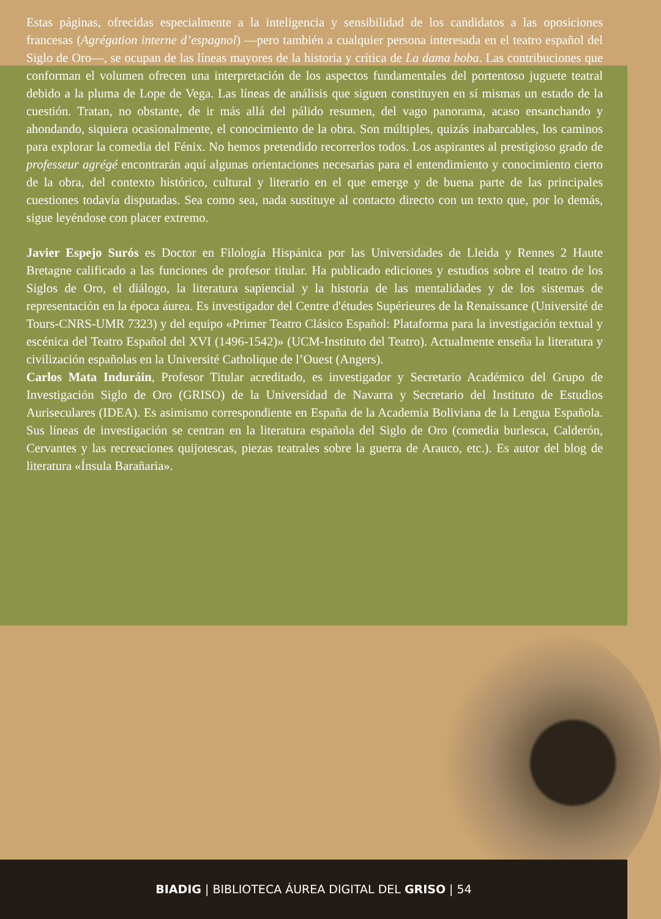Estas páginas, ofrecidas especialmente a la inteligencia y sensibilidad de los candidatos a las oposiciones francesas (Agrégation interne d’espagnol) —pero también a cualquier persona interesada en el teatro español del Siglo de Oro—, se ocupan de las líneas mayores de la historia y crítica de La dama boba. Las contribuciones que conforman el volumen ofrecen una interpretación de los aspectos fundamentales del portentoso juguete teatral debido a la pluma de Lope de Vega. Las líneas de análisis que siguen constituyen en sí mismas un estado de la cuestión. Tratan, no obstante, de ir más allá del pálido resumen, del vago panorama, acaso ensanchando y ahondando, siquiera ocasionalmente, el conocimiento de la obra. Son múltiples, quizás inabarcables, los caminos para explorar la comedia del Fénix. No hemos pretendido recorrerlos todos. Los aspirantes al prestigioso grado de professeur agrégé encontrarán aquí algunas orientaciones necesarias para el entendimiento y conocimiento cierto de la obra, del contexto histórico, cultural y literario en el que emerge y de buena parte de las principales cuestiones todavía disputadas. Sea como sea, nada sustituye al contacto directo con un texto que, por lo demás, sigue leyéndose con placer extremo.
Javier Espejo Surós es Doctor en Filología Hispánica por las Universidades de Lleida y Rennes 2 Haute Bretagne calificado a las funciones de profesor titular. Ha publicado ediciones y estudios sobre el teatro de los Siglos de Oro, el diálogo, la literatura sapiencial y la historia de las mentalidades y de los sistemas de representación en la época áurea. Es investigador del Centre d'études Supérieures de la Renaissance (Université de Tours-CNRS-UMR 7323) y del equipo «Primer Teatro Clásico Español: Plataforma para la investigación textual y escénica del Teatro Español del XVI (1496-1542)» (UCM-Instituto del Teatro). Actualmente enseña la literatura y civilización españolas en la Université Catholique de l’Ouest (Angers).
Carlos Mata Induráin, Profesor Titular acreditado, es investigador y Secretario Académico del Grupo de Investigación Siglo de Oro (GRISO) de la Universidad de Navarra y Secretario del Instituto de Estudios Auriseculares (IDEA). Es asimismo correspondiente en España de la Academia Boliviana de la Lengua Española. Sus líneas de investigación se centran en la literatura española del Siglo de Oro (comedia burlesca, Calderón, Cervantes y las recreaciones quijotescas, piezas teatrales sobre la guerra de Arauco, etc.). Es autor del blog de literatura «Ínsula Barañaria».
BIADIG | BIBLIOTECA ÁUREA DIGITAL DEL GRISO | 54